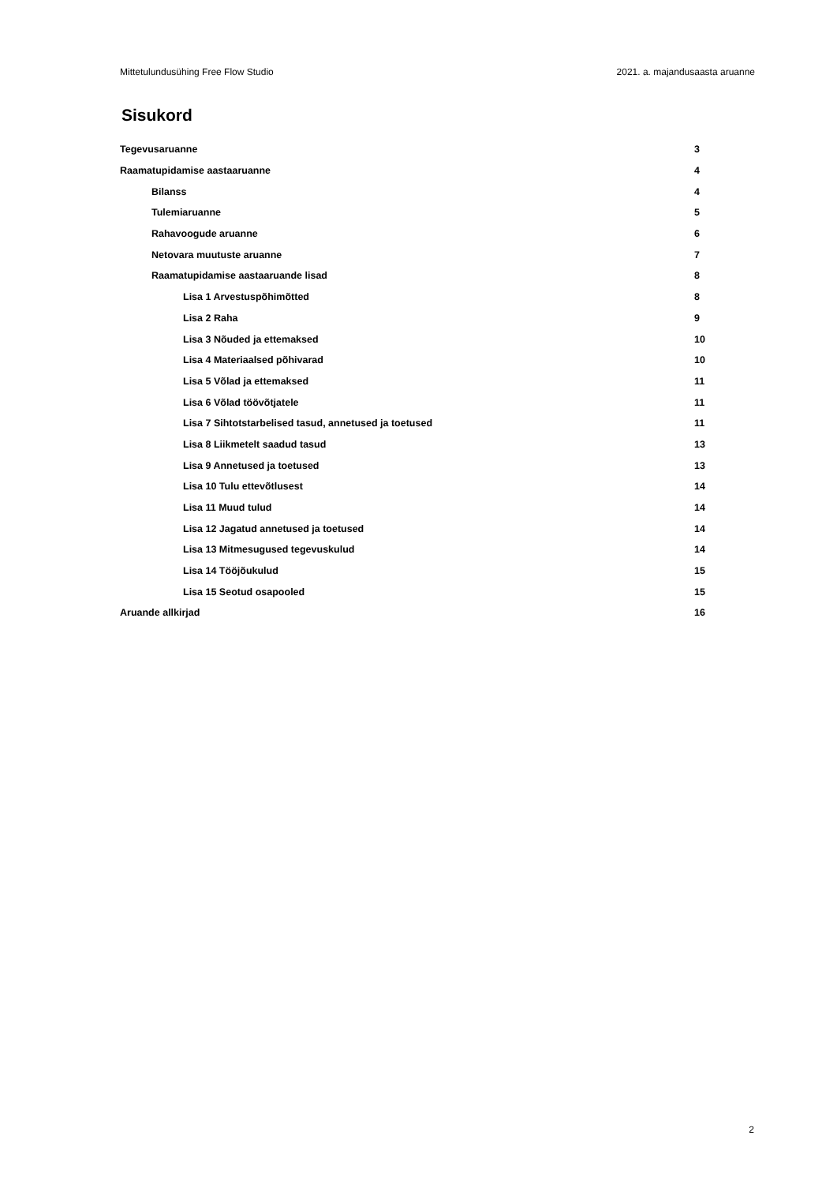Mittetulundusühing Free Flow Studio 2021. a. majandusaasta aruanne
Sisukord
Tegevusaruanne 3
Raamatupidamise aastaaruanne 4
Bilanss 4
Tulemiaruanne 5
Rahavoogude aruanne 6
Netovara muutuste aruanne 7
Raamatupidamise aastaaruande lisad 8
Lisa 1 Arvestuspõhimõtted 8
Lisa 2 Raha 9
Lisa 3 Nõuded ja ettemaksed 10
Lisa 4 Materiaalsed põhivarad 10
Lisa 5 Võlad ja ettemaksed 11
Lisa 6 Võlad töövõtjatele 11
Lisa 7 Sihtotstarbelised tasud, annetused ja toetused 11
Lisa 8 Liikmetelt saadud tasud 13
Lisa 9 Annetused ja toetused 13
Lisa 10 Tulu ettevõtlusest 14
Lisa 11 Muud tulud 14
Lisa 12 Jagatud annetused ja toetused 14
Lisa 13 Mitmesugused tegevuskulud 14
Lisa 14 Tööjõukulud 15
Lisa 15 Seotud osapooled 15
Aruande allkirjad 16
2